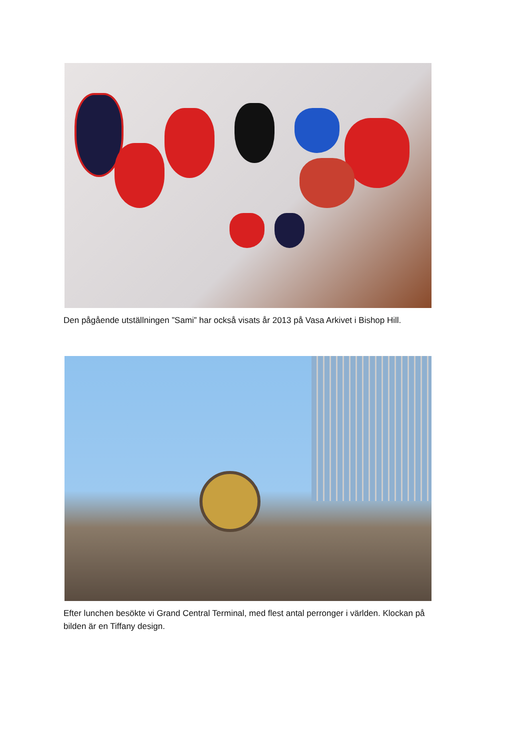Den pågående utställningen ”Sami” har också visats år 2013 på Vasa Arkivet i Bishop Hill.
Efter lunchen besökte vi Grand Central Terminal, med flest antal perronger i världen. Klockan på bilden är en Tiffany design.